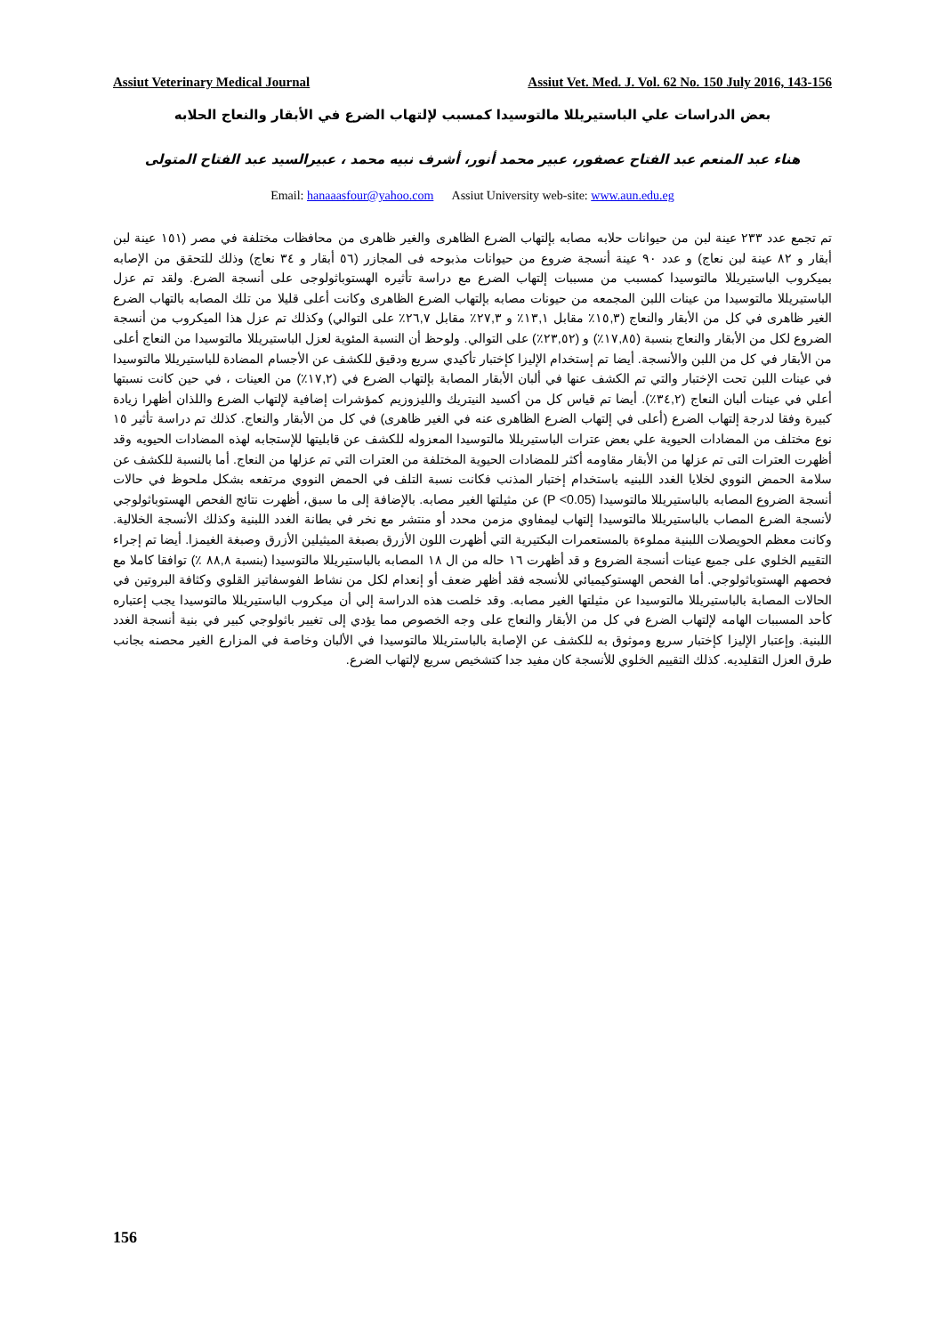Assiut Veterinary Medical Journal Assiut Vet. Med. J. Vol. 62 No. 150 July 2016, 143-156
بعض الدراسات علي الباستيريللا مالتوسيدا كمسبب لإلتهاب الضرع في الأبقار والنعاج الحلابه
هناء عبد المنعم عبد الفتاح عصفور، عبير محمد أنور، أشرف نبيه محمد ، عبيرالسيد عبد الفتاح المتولى
Email: hanaaasfour@yahoo.com Assiut University web-site: www.aun.edu.eg
تم تجمع عدد ٢٣٣ عينة لبن من حيوانات حلابه مصابه بإلتهاب الضرع الظاهرى والغير ظاهرى من محافظات مختلفة في مصر (١٥١ عينة لبن أبقار و ٨٢ عينة لبن نعاج) و عدد ٩٠ عينة أنسجة ضروع من حيوانات مذبوحه فى المجازر (٥٦ أبقار و ٣٤ نعاج) وذلك للتحقق من الإصابه بميكروب الباستيريللا مالتوسيدا كمسبب من مسببات إلتهاب الضرع مع دراسة تأثيره الهستوباثولوجى على أنسجة الضرع. ولقد تم عزل الباستيريللا مالتوسيدا من عينات اللبن المجمعه من حيونات مصابه بإلتهاب الضرع الظاهرى وكانت أعلى قليلا من تلك المصابه بالتهاب الضرع الغير ظاهرى في كل من الأبقار والنعاج (١٥,٣٪ مقابل ١٣,١٪ و ٢٧,٣٪ مقابل ٢٦,٧٪ على التوالي) وكذلك تم عزل هذا الميكروب من أنسجة الضروع لكل من الأبقار والنعاج بنسبة (١٧,٨٥٪) و (٢٣,٥٢٪) على التوالي. ولوحظ أن النسبة المئوية لعزل الباستيريللا مالتوسيدا من النعاج أعلى من الأبقار في كل من اللبن والأنسجة. أيضا تم إستخدام الإليزا كإختبار تأكيدي سريع ودقيق للكشف عن الأجسام المضادة للباستيريللا مالتوسيدا في عينات اللبن تحت الإختبار والتي تم الكشف عنها في ألبان الأبقار المصابة بإلتهاب الضرع في (١٧,٢٪) من العينات ، في حين كانت نسبتها أعلي في عينات ألبان النعاج (٣٤,٢٪). أيضا تم قياس كل من أكسيد النيتريك والليزوزيم كمؤشرات إضافية لإلتهاب الضرع واللذان أظهرا زيادة كبيرة وفقا لدرجة إلتهاب الضرع (أعلى في إلتهاب الضرع الظاهرى عنه في الغير ظاهرى) في كل من الأبقار والنعاج. كذلك تم دراسة تأثير ١٥ نوع مختلف من المضادات الحيوية علي بعض عترات الباستيريللا مالتوسيدا المعزوله للكشف عن قابليتها للإستجابه لهذه المضادات الحيويه وقد أظهرت العترات التى تم عزلها من الأبقار مقاومه أكثر للمضادات الحيوية المختلفة من العترات التي تم عزلها من النعاج. أما بالنسبة للكشف عن سلامة الحمض النووي لخلايا الغدد اللبنيه باستخدام إختبار المذنب فكانت نسبة التلف في الحمض النووي مرتفعه بشكل ملحوظ في حالات أنسجة الضروع المصابه بالباستيريللا مالتوسيدا (P <0.05) عن مثيلتها الغير مصابه. بالإضافة إلى ما سبق، أظهرت نتائج الفحص الهستوباثولوجي لأنسجة الضرع المصاب بالباستيريللا مالتوسيدا إلتهاب ليمفاوي مزمن محدد أو منتشر مع نخر في بطانة الغدد اللبنية وكذلك الأنسجة الخلالية. وكانت معظم الحويصلات اللبنية مملوءة بالمستعمرات البكتيرية التي أظهرت اللون الأزرق بصبغة الميثيلين الأزرق وصبغة الغيمزا. أيضا تم إجراء التقييم الخلوي على جميع عينات أنسجة الضروع و قد أظهرت ١٦ حاله من ال ١٨ المصابه بالباستيريللا مالتوسيدا (بنسبة ٨٨,٨ ٪) توافقا كاملا مع فحصهم الهستوباثولوجي. أما الفحص الهستوكيميائي للأنسجه فقد أظهر ضعف أو إنعدام لكل من نشاط الفوسفاتيز القلوي وكثافة البروتين في الحالات المصابة بالباستيريللا مالتوسيدا عن مثيلتها الغير مصابه. وقد خلصت هذه الدراسة إلي أن ميكروب الباستيريللا مالتوسيدا يجب إعتباره كأحد المسببات الهامه لإلتهاب الضرع في كل من الأبقار والنعاج على وجه الخصوص مما يؤدي إلى تغيير باثولوجي كبير في بنية أنسجة الغدد اللبنية. وإعتبار الإليزا كإختبار سريع وموثوق به للكشف عن الإصابة بالباستريللا مالتوسيدا في الألبان وخاصة في المزارع الغير محصنه بجانب طرق العزل التقليديه. كذلك التقييم الخلوي للأنسجة كان مفيد جدا كتشخيص سريع لإلتهاب الضرع.
156